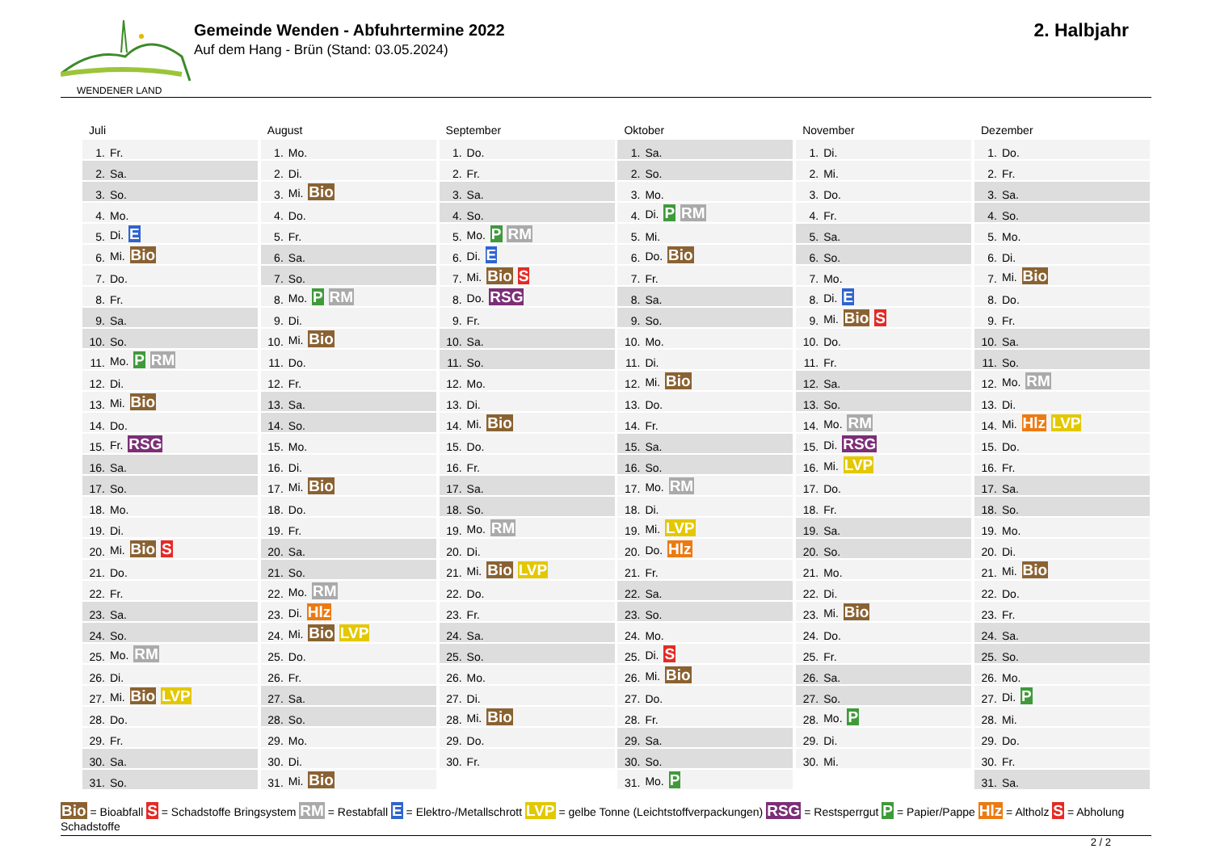WENDENER LAND
Gemeinde Wenden - Abfuhrtermine 2022
Auf dem Hang - Brün (Stand: 03.05.2024)
2. Halbjahr
Juli
| 1. | Fr. |
| 2. | Sa. |
| 3. | So. |
| 4. | Mo. |
| 5. | Di. E |
| 6. | Mi. Bio |
| 7. | Do. |
| 8. | Fr. |
| 9. | Sa. |
| 10. | So. |
| 11. | Mo. P RM |
| 12. | Di. |
| 13. | Mi. Bio |
| 14. | Do. |
| 15. | Fr. RSG |
| 16. | Sa. |
| 17. | So. |
| 18. | Mo. |
| 19. | Di. |
| 20. | Mi. Bio S |
| 21. | Do. |
| 22. | Fr. |
| 23. | Sa. |
| 24. | So. |
| 25. | Mo. RM |
| 26. | Di. |
| 27. | Mi. Bio LVP |
| 28. | Do. |
| 29. | Fr. |
| 30. | Sa. |
| 31. | So. |
August
| 1. | Mo. |
| 2. | Di. |
| 3. | Mi. Bio |
| 4. | Do. |
| 5. | Fr. |
| 6. | Sa. |
| 7. | So. |
| 8. | Mo. P RM |
| 9. | Di. |
| 10. | Mi. Bio |
| 11. | Do. |
| 12. | Fr. |
| 13. | Sa. |
| 14. | So. |
| 15. | Mo. |
| 16. | Di. |
| 17. | Mi. Bio |
| 18. | Do. |
| 19. | Fr. |
| 20. | Sa. |
| 21. | So. |
| 22. | Mo. RM |
| 23. | Di. Hlz |
| 24. | Mi. Bio LVP |
| 25. | Do. |
| 26. | Fr. |
| 27. | Sa. |
| 28. | So. |
| 29. | Mo. |
| 30. | Di. |
| 31. | Mi. Bio |
September
| 1. | Do. |
| 2. | Fr. |
| 3. | Sa. |
| 4. | So. |
| 5. | Mo. P RM |
| 6. | Di. E |
| 7. | Mi. Bio S |
| 8. | Do. RSG |
| 9. | Fr. |
| 10. | Sa. |
| 11. | So. |
| 12. | Mo. |
| 13. | Di. |
| 14. | Mi. Bio |
| 15. | Do. |
| 16. | Fr. |
| 17. | Sa. |
| 18. | So. |
| 19. | Mo. RM |
| 20. | Di. |
| 21. | Mi. Bio LVP |
| 22. | Do. |
| 23. | Fr. |
| 24. | Sa. |
| 25. | So. |
| 26. | Mo. |
| 27. | Di. |
| 28. | Mi. Bio |
| 29. | Do. |
| 30. | Fr. |
Oktober
| 1. | Sa. |
| 2. | So. |
| 3. | Mo. |
| 4. | Di. P RM |
| 5. | Mi. |
| 6. | Do. Bio |
| 7. | Fr. |
| 8. | Sa. |
| 9. | So. |
| 10. | Mo. |
| 11. | Di. |
| 12. | Mi. Bio |
| 13. | Do. |
| 14. | Fr. |
| 15. | Sa. |
| 16. | So. |
| 17. | Mo. RM |
| 18. | Di. |
| 19. | Mi. LVP |
| 20. | Do. Hlz |
| 21. | Fr. |
| 22. | Sa. |
| 23. | So. |
| 24. | Mo. |
| 25. | Di. S |
| 26. | Mi. Bio |
| 27. | Do. |
| 28. | Fr. |
| 29. | Sa. |
| 30. | So. |
| 31. | Mo. P |
November
| 1. | Di. |
| 2. | Mi. |
| 3. | Do. |
| 4. | Fr. |
| 5. | Sa. |
| 6. | So. |
| 7. | Mo. |
| 8. | Di. E |
| 9. | Mi. Bio S |
| 10. | Do. |
| 11. | Fr. |
| 12. | Sa. |
| 13. | So. |
| 14. | Mo. RM |
| 15. | Di. RSG |
| 16. | Mi. LVP |
| 17. | Do. |
| 18. | Fr. |
| 19. | Sa. |
| 20. | So. |
| 21. | Mo. |
| 22. | Di. |
| 23. | Mi. Bio |
| 24. | Do. |
| 25. | Fr. |
| 26. | Sa. |
| 27. | So. |
| 28. | Mo. P |
| 29. | Di. |
| 30. | Mi. |
Dezember
| 1. | Do. |
| 2. | Fr. |
| 3. | Sa. |
| 4. | So. |
| 5. | Mo. |
| 6. | Di. |
| 7. | Mi. Bio |
| 8. | Do. |
| 9. | Fr. |
| 10. | Sa. |
| 11. | So. |
| 12. | Mo. RM |
| 13. | Di. |
| 14. | Mi. Hlz LVP |
| 15. | Do. |
| 16. | Fr. |
| 17. | Sa. |
| 18. | So. |
| 19. | Mo. |
| 20. | Di. |
| 21. | Mi. Bio |
| 22. | Do. |
| 23. | Fr. |
| 24. | Sa. |
| 25. | So. |
| 26. | Mo. |
| 27. | Di. P |
| 28. | Mi. |
| 29. | Do. |
| 30. | Fr. |
| 31. | Sa. |
Bio = Bioabfall S = Schadstoffe Bringsystem RM = Restabfall E = Elektro-/Metallschrott LVP = gelbe Tonne (Leichtstoffverpackungen) RSG = Restsperrgut P = Papier/Pappe Hlz = Altholz S = Abholung Schadstoffe
2 / 2